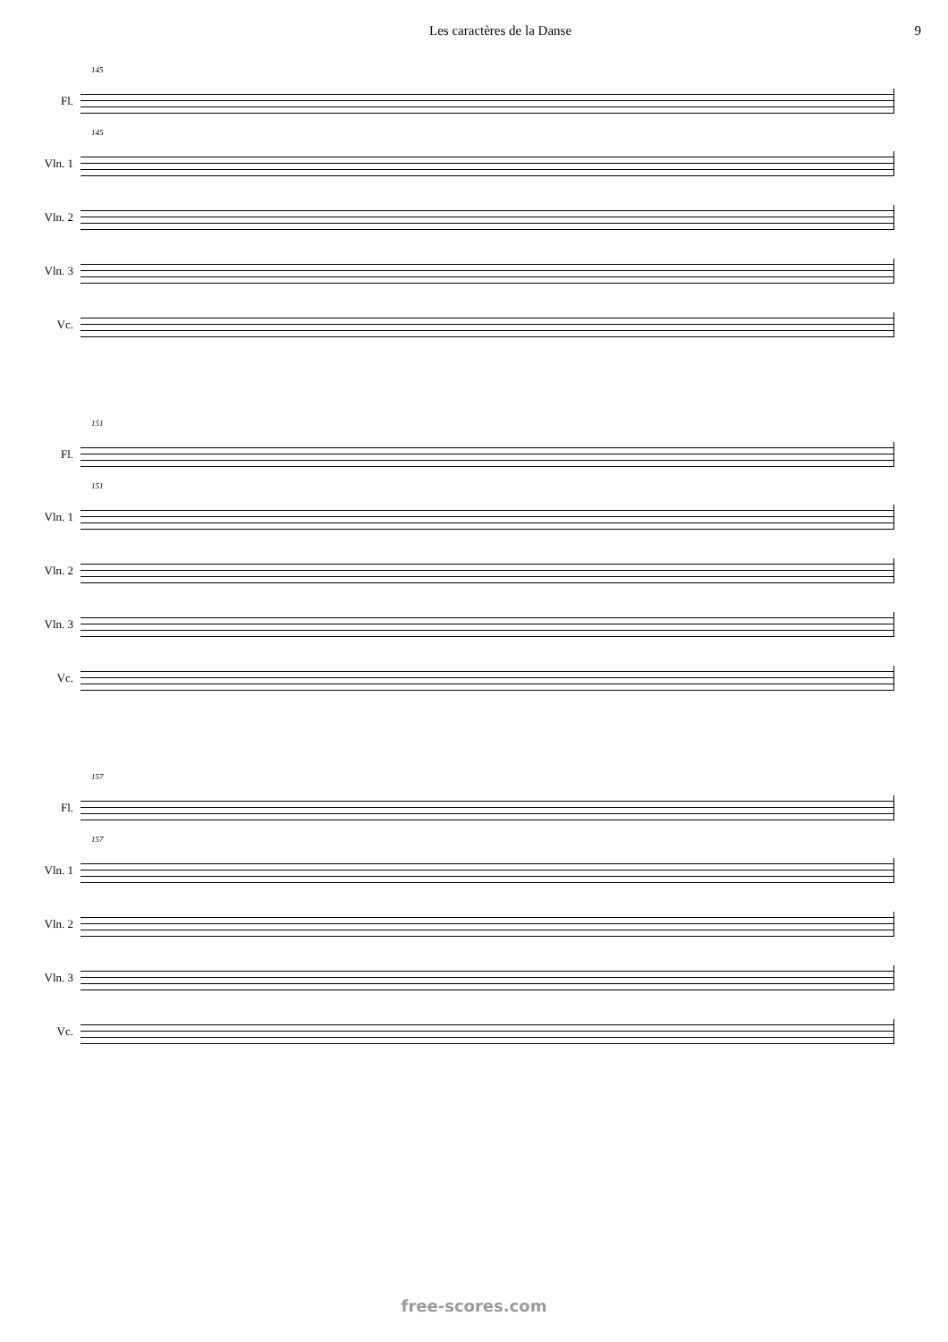Les caractères de la Danse 9
145
Fl.
145
Vln. 1
Vln. 2
Vln. 3
Vc.
151
Fl.
151
Vln. 1
Vln. 2
Vln. 3
Vc.
157
Fl.
157
Vln. 1
Vln. 2
Vln. 3
Vc.
free-scores.com